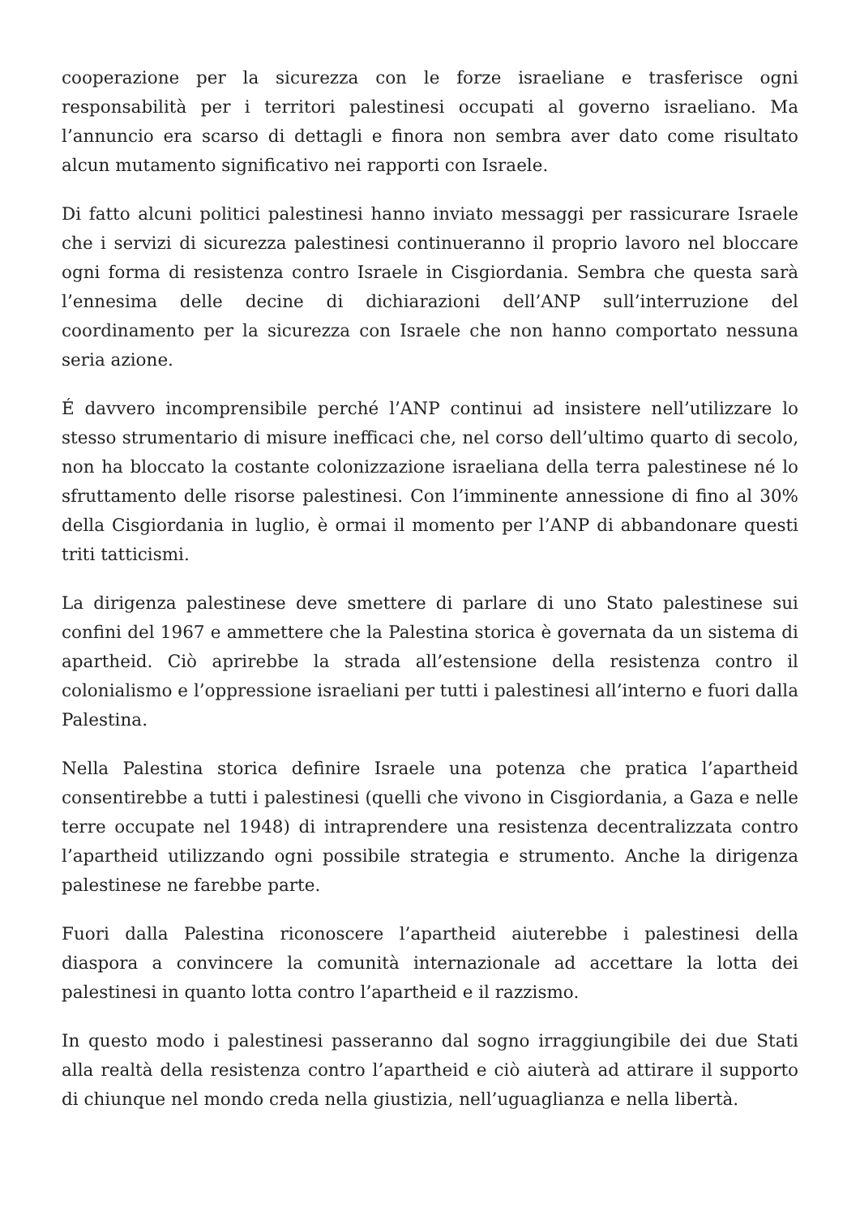cooperazione per la sicurezza con le forze israeliane e trasferisce ogni responsabilità per i territori palestinesi occupati al governo israeliano. Ma l’annuncio era scarso di dettagli e finora non sembra aver dato come risultato alcun mutamento significativo nei rapporti con Israele.
Di fatto alcuni politici palestinesi hanno inviato messaggi per rassicurare Israele che i servizi di sicurezza palestinesi continueranno il proprio lavoro nel bloccare ogni forma di resistenza contro Israele in Cisgiordania. Sembra che questa sarà l’ennesima delle decine di dichiarazioni dell’ANP sull’interruzione del coordinamento per la sicurezza con Israele che non hanno comportato nessuna seria azione.
É davvero incomprensibile perché l’ANP continui ad insistere nell’utilizzare lo stesso strumentario di misure inefficaci che, nel corso dell’ultimo quarto di secolo, non ha bloccato la costante colonizzazione israeliana della terra palestinese né lo sfruttamento delle risorse palestinesi. Con l’imminente annessione di fino al 30% della Cisgiordania in luglio, è ormai il momento per l’ANP di abbandonare questi triti tatticismi.
La dirigenza palestinese deve smettere di parlare di uno Stato palestinese sui confini del 1967 e ammettere che la Palestina storica è governata da un sistema di apartheid. Ciò aprirebbe la strada all’estensione della resistenza contro il colonialismo e l’oppressione israeliani per tutti i palestinesi all’interno e fuori dalla Palestina.
Nella Palestina storica definire Israele una potenza che pratica l’apartheid consentirebbe a tutti i palestinesi (quelli che vivono in Cisgiordania, a Gaza e nelle terre occupate nel 1948) di intraprendere una resistenza decentralizzata contro l’apartheid utilizzando ogni possibile strategia e strumento. Anche la dirigenza palestinese ne farebbe parte.
Fuori dalla Palestina riconoscere l’apartheid aiuterebbe i palestinesi della diaspora a convincere la comunità internazionale ad accettare la lotta dei palestinesi in quanto lotta contro l’apartheid e il razzismo.
In questo modo i palestinesi passeranno dal sogno irraggiungibile dei due Stati alla realtà della resistenza contro l’apartheid e ciò aiuterà ad attirare il supporto di chiunque nel mondo creda nella giustizia, nell’uguaglianza e nella libertà.